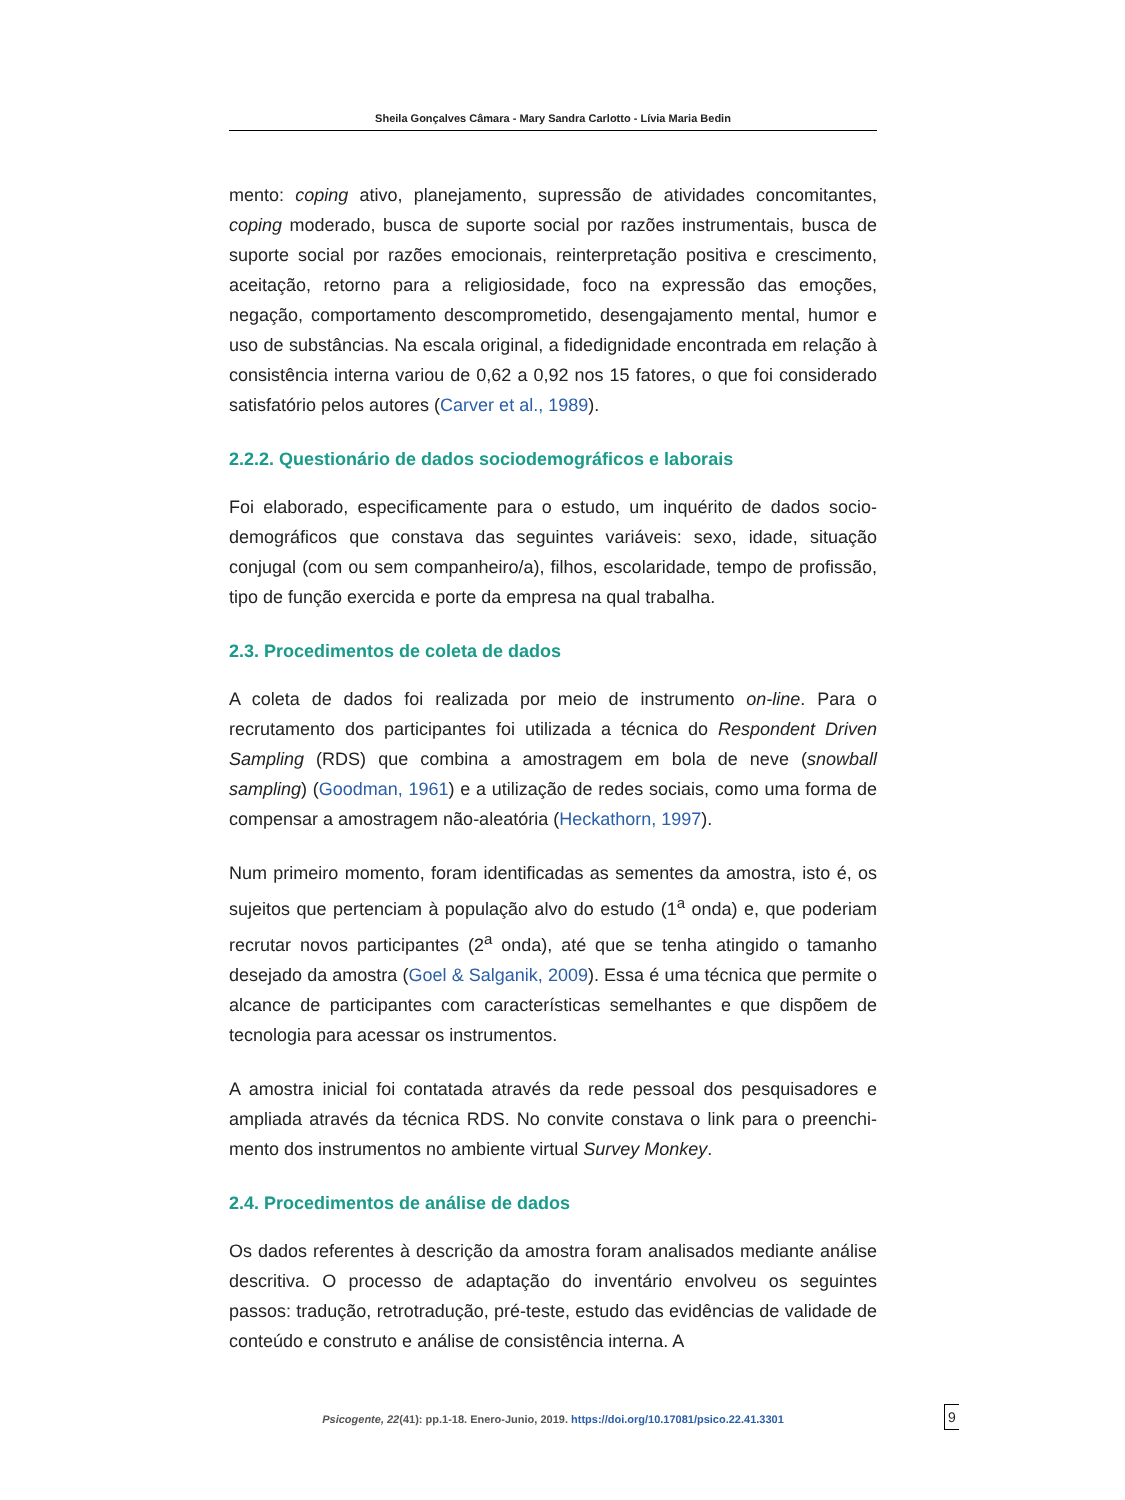Sheila Gonçalves Câmara - Mary Sandra Carlotto - Lívia Maria Bedin
mento: coping ativo, planejamento, supressão de atividades concomitantes, coping moderado, busca de suporte social por razões instrumentais, busca de suporte social por razões emocionais, reinterpretação positiva e crescimento, aceitação, retorno para a religiosidade, foco na expressão das emoções, negação, comportamento descomprometido, desengajamento mental, humor e uso de substâncias. Na escala original, a fidedignidade encontrada em relação à consistência interna variou de 0,62 a 0,92 nos 15 fatores, o que foi considerado satisfatório pelos autores (Carver et al., 1989).
2.2.2. Questionário de dados sociodemográficos e laborais
Foi elaborado, especificamente para o estudo, um inquérito de dados socio-demográficos que constava das seguintes variáveis: sexo, idade, situação conjugal (com ou sem companheiro/a), filhos, escolaridade, tempo de profissão, tipo de função exercida e porte da empresa na qual trabalha.
2.3. Procedimentos de coleta de dados
A coleta de dados foi realizada por meio de instrumento on-line. Para o recrutamento dos participantes foi utilizada a técnica do Respondent Driven Sampling (RDS) que combina a amostragem em bola de neve (snowball sampling) (Goodman, 1961) e a utilização de redes sociais, como uma forma de compensar a amostragem não-aleatória (Heckathorn, 1997).
Num primeiro momento, foram identificadas as sementes da amostra, isto é, os sujeitos que pertenciam à população alvo do estudo (1<sup>a</sup> onda) e, que poderiam recrutar novos participantes (2<sup>a</sup> onda), até que se tenha atingido o tamanho desejado da amostra (Goel & Salganik, 2009). Essa é uma técnica que permite o alcance de participantes com características semelhantes e que dispõem de tecnologia para acessar os instrumentos.
A amostra inicial foi contatada através da rede pessoal dos pesquisadores e ampliada através da técnica RDS. No convite constava o link para o preenchi-mento dos instrumentos no ambiente virtual Survey Monkey.
2.4. Procedimentos de análise de dados
Os dados referentes à descrição da amostra foram analisados mediante análise descritiva. O processo de adaptação do inventário envolveu os seguintes passos: tradução, retrotradução, pré-teste, estudo das evidências de validade de conteúdo e construto e análise de consistência interna. A
Psicogente, 22(41): pp.1-18. Enero-Junio, 2019. https://doi.org/10.17081/psico.22.41.3301 9